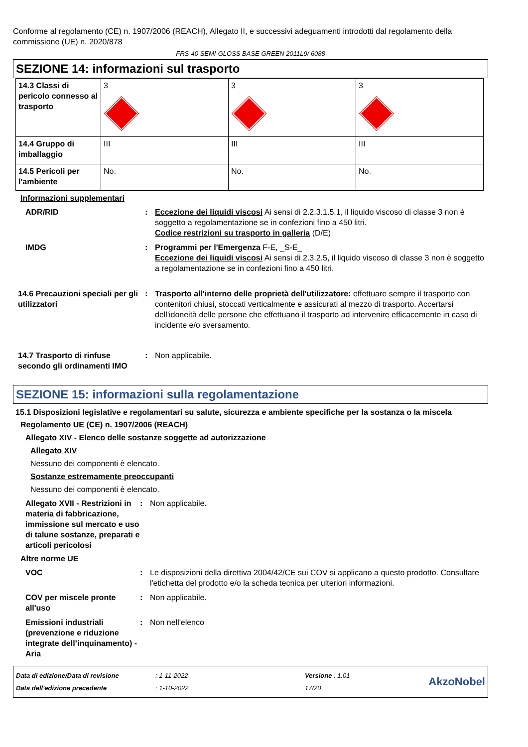Conforme al regolamento (CE) n. 1907/2006 (REACH), Allegato II, e successivi adeguamenti introdotti dal regolamento della commissione (UE) n. 2020/878
FRS-40 SEMI-GLOSS BASE GREEN 2011L9/ 6088
SEZIONE 14: informazioni sul trasporto
| 14.3 Classi di pericolo connesso al trasporto | 3 | 3 | 3 |
| 14.4 Gruppo di imballaggio | III | III | III |
| 14.5 Pericoli per l'ambiente | No. | No. | No. |
Informazioni supplementari
ADR/RID : Eccezione dei liquidi viscosi Ai sensi di 2.2.3.1.5.1, il liquido viscoso di classe 3 non è soggetto a regolamentazione se in confezioni fino a 450 litri.
Codice restrizioni su trasporto in galleria (D/E)
IMDG : Programmi per l'Emergenza F-E, _S-E_
Eccezione dei liquidi viscosi Ai sensi di 2.3.2.5, il liquido viscoso di classe 3 non è soggetto a regolamentazione se in confezioni fino a 450 litri.
14.6 Precauzioni speciali per gli utilizzatori
: Trasporto all'interno delle proprietà dell'utilizzatore: effettuare sempre il trasporto con contenitori chiusi, stoccati verticalmente e assicurati al mezzo di trasporto. Accertarsi dell'idoneità delle persone che effettuano il trasporto ad intervenire efficacemente in caso di incidente e/o sversamento.
14.7 Trasporto di rinfuse secondo gli ordinamenti IMO
: Non applicabile.
SEZIONE 15: informazioni sulla regolamentazione
15.1 Disposizioni legislative e regolamentari su salute, sicurezza e ambiente specifiche per la sostanza o la miscela
Regolamento UE (CE) n. 1907/2006 (REACH)
Allegato XIV - Elenco delle sostanze soggette ad autorizzazione
Allegato XIV
Nessuno dei componenti è elencato.
Sostanze estremamente preoccupanti
Nessuno dei componenti è elencato.
Allegato XVII - Restrizioni in materia di fabbricazione, immissione sul mercato e uso di talune sostanze, preparati e articoli pericolosi
: Non applicabile.
Altre norme UE
VOC : Le disposizioni della direttiva 2004/42/CE sui COV si applicano a questo prodotto. Consultare l'etichetta del prodotto e/o la scheda tecnica per ulteriori informazioni.
COV per miscele pronte all'uso
: Non applicabile.
Emissioni industriali (prevenzione e riduzione integrate dell’inquinamento) - Aria
: Non nell'elenco
Data di edizione/Data di revisione
Data dell'edizione precedente
: 1-11-2022
: 1-10-2022
Versione : 1.01
17/20
AkzoNobel